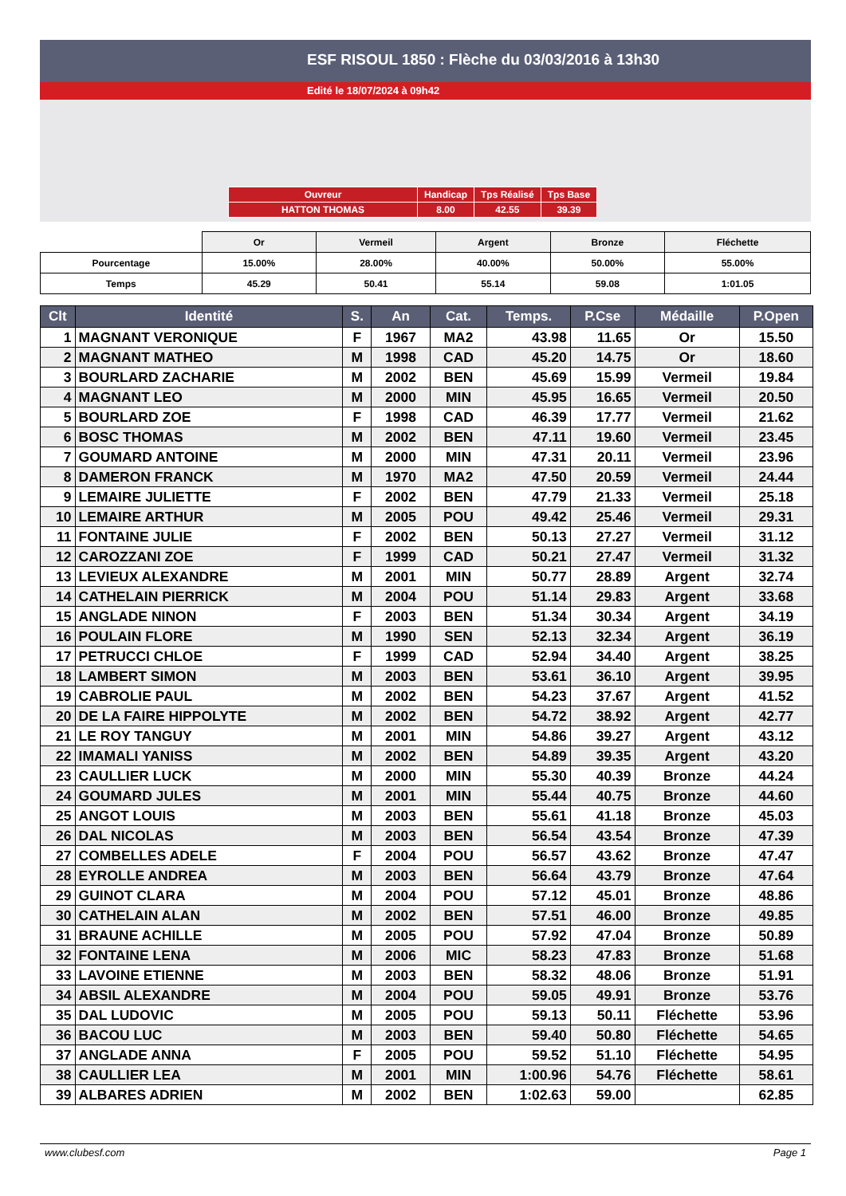ESF RISOUL 1850 : Flèche du 03/03/2016 à 13h30
Edité le 18/07/2024 à 09h42
| Ouvreur | Handicap | Tps Réalisé | Tps Base |
| HATTON THOMAS | 8.00 | 42.55 | 39.39 |
| | Or | Vermeil | Argent | Bronze | Fléchette |
| Pourcentage | 15.00% | 28.00% | 40.00% | 50.00% | 55.00% |
| Temps | 45.29 | 50.41 | 55.14 | 59.08 | 1:01.05 |
| Clt | Identité | S. | An | Cat. | Temps. | P.Cse | Médaille | P.Open |
| --- | --- | --- | --- | --- | --- | --- | --- | --- |
| 1 | MAGNANT VERONIQUE | F | 1967 | MA2 | 43.98 | 11.65 | Or | 15.50 |
| 2 | MAGNANT MATHEO | M | 1998 | CAD | 45.20 | 14.75 | Or | 18.60 |
| 3 | BOURLARD ZACHARIE | M | 2002 | BEN | 45.69 | 15.99 | Vermeil | 19.84 |
| 4 | MAGNANT LEO | M | 2000 | MIN | 45.95 | 16.65 | Vermeil | 20.50 |
| 5 | BOURLARD ZOE | F | 1998 | CAD | 46.39 | 17.77 | Vermeil | 21.62 |
| 6 | BOSC THOMAS | M | 2002 | BEN | 47.11 | 19.60 | Vermeil | 23.45 |
| 7 | GOUMARD ANTOINE | M | 2000 | MIN | 47.31 | 20.11 | Vermeil | 23.96 |
| 8 | DAMERON FRANCK | M | 1970 | MA2 | 47.50 | 20.59 | Vermeil | 24.44 |
| 9 | LEMAIRE JULIETTE | F | 2002 | BEN | 47.79 | 21.33 | Vermeil | 25.18 |
| 10 | LEMAIRE ARTHUR | M | 2005 | POU | 49.42 | 25.46 | Vermeil | 29.31 |
| 11 | FONTAINE JULIE | F | 2002 | BEN | 50.13 | 27.27 | Vermeil | 31.12 |
| 12 | CAROZZANI ZOE | F | 1999 | CAD | 50.21 | 27.47 | Vermeil | 31.32 |
| 13 | LEVIEUX ALEXANDRE | M | 2001 | MIN | 50.77 | 28.89 | Argent | 32.74 |
| 14 | CATHELAIN PIERRICK | M | 2004 | POU | 51.14 | 29.83 | Argent | 33.68 |
| 15 | ANGLADE NINON | F | 2003 | BEN | 51.34 | 30.34 | Argent | 34.19 |
| 16 | POULAIN FLORE | M | 1990 | SEN | 52.13 | 32.34 | Argent | 36.19 |
| 17 | PETRUCCI CHLOE | F | 1999 | CAD | 52.94 | 34.40 | Argent | 38.25 |
| 18 | LAMBERT SIMON | M | 2003 | BEN | 53.61 | 36.10 | Argent | 39.95 |
| 19 | CABROLIE PAUL | M | 2002 | BEN | 54.23 | 37.67 | Argent | 41.52 |
| 20 | DE LA FAIRE HIPPOLYTE | M | 2002 | BEN | 54.72 | 38.92 | Argent | 42.77 |
| 21 | LE ROY TANGUY | M | 2001 | MIN | 54.86 | 39.27 | Argent | 43.12 |
| 22 | IMAMALI YANISS | M | 2002 | BEN | 54.89 | 39.35 | Argent | 43.20 |
| 23 | CAULLIER LUCK | M | 2000 | MIN | 55.30 | 40.39 | Bronze | 44.24 |
| 24 | GOUMARD JULES | M | 2001 | MIN | 55.44 | 40.75 | Bronze | 44.60 |
| 25 | ANGOT LOUIS | M | 2003 | BEN | 55.61 | 41.18 | Bronze | 45.03 |
| 26 | DAL NICOLAS | M | 2003 | BEN | 56.54 | 43.54 | Bronze | 47.39 |
| 27 | COMBELLES ADELE | F | 2004 | POU | 56.57 | 43.62 | Bronze | 47.47 |
| 28 | EYROLLE ANDREA | M | 2003 | BEN | 56.64 | 43.79 | Bronze | 47.64 |
| 29 | GUINOT CLARA | M | 2004 | POU | 57.12 | 45.01 | Bronze | 48.86 |
| 30 | CATHELAIN ALAN | M | 2002 | BEN | 57.51 | 46.00 | Bronze | 49.85 |
| 31 | BRAUNE ACHILLE | M | 2005 | POU | 57.92 | 47.04 | Bronze | 50.89 |
| 32 | FONTAINE LENA | M | 2006 | MIC | 58.23 | 47.83 | Bronze | 51.68 |
| 33 | LAVOINE ETIENNE | M | 2003 | BEN | 58.32 | 48.06 | Bronze | 51.91 |
| 34 | ABSIL ALEXANDRE | M | 2004 | POU | 59.05 | 49.91 | Bronze | 53.76 |
| 35 | DAL LUDOVIC | M | 2005 | POU | 59.13 | 50.11 | Fléchette | 53.96 |
| 36 | BACOU LUC | M | 2003 | BEN | 59.40 | 50.80 | Fléchette | 54.65 |
| 37 | ANGLADE ANNA | F | 2005 | POU | 59.52 | 51.10 | Fléchette | 54.95 |
| 38 | CAULLIER LEA | M | 2001 | MIN | 1:00.96 | 54.76 | Fléchette | 58.61 |
| 39 | ALBARES ADRIEN | M | 2002 | BEN | 1:02.63 | 59.00 | | 62.85 |
www.clubesf.com Page 1